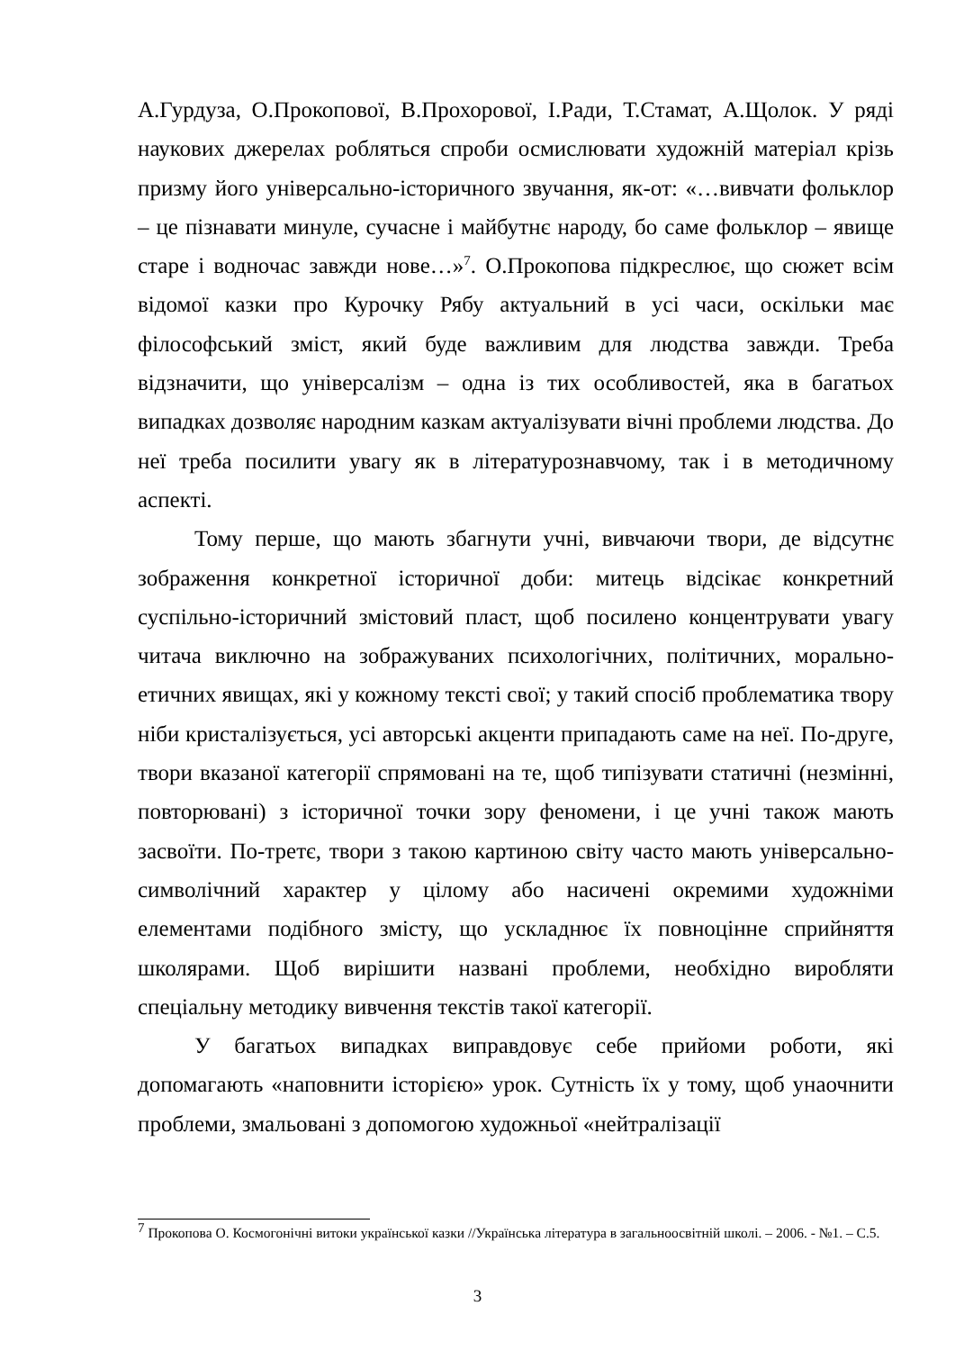А.Гурдуза, О.Прокопової, В.Прохорової, І.Ради, Т.Стамат, А.Щолок. У ряді наукових джерелах робляться спроби осмислювати художній матеріал крізь призму його універсально-історичного звучання, як-от: «…вивчати фольклор – це пізнавати минуле, сучасне і майбутнє народу, бо саме фольклор – явище старе і водночас завжди нове…»<sup>7</sup>. О.Прокопова підкреслює, що сюжет всім відомої казки про Курочку Рябу актуальний в усі часи, оскільки має філософський зміст, який буде важливим для людства завжди. Треба відзначити, що універсалізм – одна із тих особливостей, яка в багатьох випадках дозволяє народним казкам актуалізувати вічні проблеми людства. До неї треба посилити увагу як в літературознавчому, так і в методичному аспекті.
Тому перше, що мають збагнути учні, вивчаючи твори, де відсутнє зображення конкретної історичної доби: митець відсікає конкретний суспільно-історичний змістовий пласт, щоб посилено концентрувати увагу читача виключно на зображуваних психологічних, політичних, морально-етичних явищах, які у кожному тексті свої; у такий спосіб проблематика твору ніби кристалізується, усі авторські акценти припадають саме на неї. По-друге, твори вказаної категорії спрямовані на те, щоб типізувати статичні (незмінні, повторювані) з історичної точки зору феномени, і це учні також мають засвоїти. По-третє, твори з такою картиною світу часто мають універсально-символічний характер у цілому або насичені окремими художніми елементами подібного змісту, що ускладнює їх повноцінне сприйняття школярами. Щоб вирішити названі проблеми, необхідно виробляти спеціальну методику вивчення текстів такої категорії.
У багатьох випадках виправдовує себе прийоми роботи, які допомагають «наповнити історією» урок. Сутність їх у тому, щоб унаочнити проблеми, змальовані з допомогою художньої «нейтралізації
<sup>7</sup> Прокопова О. Космогонічні витоки української казки //Українська література в загальноосвітній школі. – 2006. - №1. – С.5.
3